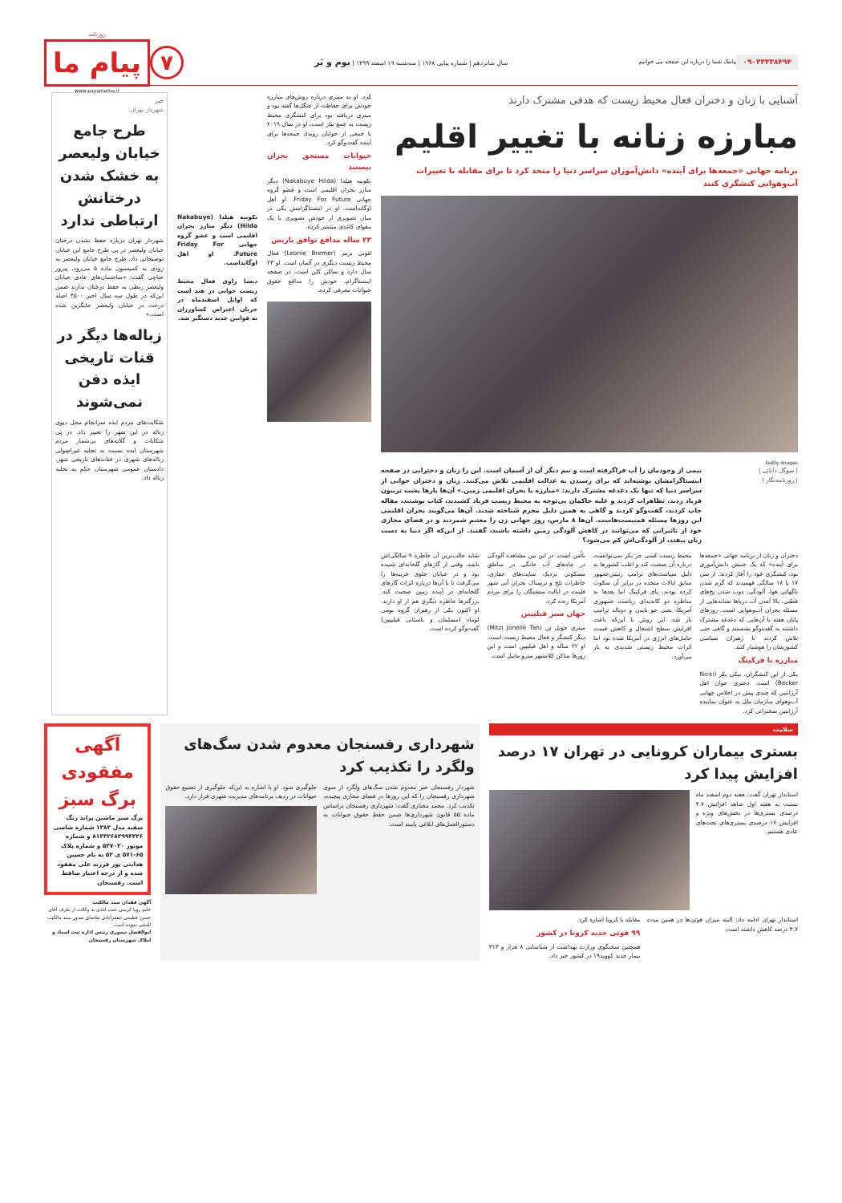۰۹۰۳۳۳۳۸۴۹۴
پیامک شما را درباره این صفحه می خوانیم
سال شانزدهم | شماره پیاپی ۱۹۶۸ | سه‌شنبه ۱۹ اسفند ۱۳۹۹ | بوم و بَر
۷
روزنامه
پیام ما
www.payamema.ir
آشنایی با زنان و دختران فعال محیط زیست که هدفی مشترک دارند
مبارزه زنانه با تغییر اقلیم
برنامه جهانی «جمعه‌ها برای آینده» دانش‌آموزان سراسر دنیا را متحد کرد تا برای مقابله با تغییرات آب‌وهوایی کنشگری کنند
Getty images
| سوگل دانائی |
| روزنامه‌نگار |
نیمی از وجودمان را آب فراگرفته است و نیم دیگر آن از آسمان است. این را زنان و دخترانی در صفحه اینستاگرامشان نوشته‌اند که برای رسیدن به عدالت اقلیمی تلاش می‌کنند. زنان و دختران جوانی از سراسر دنیا که تنها یک دغدغه مشترک دارند: «مبارزه با بحران اقلیمی زمین.» آن‌ها بارها پشت تریبون فریاد زدند، تظاهرات کردند و علیه حاکمان بی‌توجه به محیط زیست فریاد کشیدند، کتاب نوشتند، مقاله چاپ کردند، گفت‌وگو کردند و گاهی به همین دلیل مجرم شناخته شدند. آن‌ها می‌گویند بحران اقلیمی این روزها مسئله فمنیست‌هاست. آن‌ها ۸ مارس، روز جهانی زن را مغتنم شمردند و در فضای مجازی خود از تاثیراتی که می‌توانند در کاهش آلودگی زمین داشته باشند، گفتند. از این‌که اگر دنیا به دست زنان بیفتد، از آلودگی‌اش کم می‌شود؟
دختران و زنان از برنامه جهانی «جمعه‌ها برای آینده» که یک جنبش دانش‌آموزی بود، کنشگری خود را آغاز کردند. از سن ۱۷ یا ۱۸ سالگی فهمیدند که گرم شدن ناگهانی هوا، آلودگی، ذوب شدن یخ‌های قطبی، بالا آمدن آب دریاها نشانه‌هایی از مسئله بحران آب‌وهوایی است. روزهای پایان هفته با آن‌هایی که دغدغه مشترک داشتند به گفت‌وگو نشستند و گاهی حتی تلاش کردند تا رهبران سیاسی کشورشان را هوشیار کنند.
مبارزه با فرکینگ
یکی از این کنشگران، نیکی بکر (Nicki Becker) است. دختری جوان اهل آرژانتین که چندی پیش در اجلاس جهانی آب‌وهوای سازمان ملل به عنوان نماینده آرژانتین سخنرانی کرد.
محیط زیست کسی جز بکر نمی‌توانست درباره آن صحبت کند و اغلب کشورها به دلیل سیاست‌های ترامپ رئیس‌جمهور سابق ایالات متحده در برابر آن سکوت کرده بودند. پای فرکینگ اما بعدها به مناظره دو کاندیدای ریاست جمهوری آمریکا، یعنی جو بایدن و دونالد ترامپ باز شد. این روش با این‌که باعث افزایش سطح اشتغال و کاهش قیمت حامل‌های انرژی در آمریکا شده بود اما اثرات محیط زیستی شدیدی به بار می‌آورد.
نااُمن است. در این بین مشاهده آلودگی در چاه‌های آب خانگی در مناطق مسکونی نزدیک سایت‌های حفاری، خاطرات تلخ و ترسناک بحران آبی شهر فلینت در ایالت میشیگان را برای مردم آمریکا زنده کرد.
جهان سبز فیلیپین
میتزی جونل تن (Mitzi Jonelle Tan) دیگر کنشگر و فعال محیط زیست است. او ۲۲ ساله و اهل فیلیپین است و این روزها ساکن کلانشهر مترو مانیل است.
شاید جالب‌ترین آن خاطره ۹ سالگی‌اش باشد، وقتی از گازهای گلخانه‌ای شنیده بود و در خیابان جلوی غریبه‌ها را می‌گرفت تا با آن‌ها درباره اثرات گازهای گلخانه‌ای در آینده زمین صحبت کند. بزرگترها خاطره دیگری هم از او دارند. او اکنون یکی از رهبران گروه بومی لوماد (مسلمان و باستانی فیلیپین) گفت‌وگو کرده است.
کرد. او به میتزی درباره روش‌های مبارزه خودش برای حفاظت از جنگل‌ها گفته بود و میتزی دریافته بود برای کنشگری محیط زیست به جمع نیاز است. او در سال ۲۰۱۹ با جمعی از جوانان رویداد جمعه‌ها برای آینده گفت‌وگو کرد.
حیوانات مستحق بحران نیستند
نکوبیه هیلدا (Nakabuye Hilda) دیگر مبارز بحران اقلیمی است و عضو گروه جهانی Friday For Future. او اهل اوگانداست. او در اینستاگرامش یکی در میان تصویری از خودش تصویری با یک مقوای کاغذی منتشر کرده.
۲۳ ساله مدافع توافق پاریس
لئونی برمر (Leonie Bremer) فعال محیط زیست دیگری در آلمان است. او ۲۳ سال دارد و ساکن کلن است. در صفحه اینستاگرام، خودش را مدافع حقوق حیوانات معرفی کرده.
نکوبیه هیلدا (Nakabuye Hilda) دیگر مبارز بحران اقلیمی است و عضو گروه جهانی Friday For Future. او اهل اوگانداست.
دیشا راوی فعال محیط زیست جوانی در هند است که اوایل اسفندماه در جریان اعتراض کشاورزان به قوانین جدید دستگیر شد.
خبر
شهردار تهران:
طرح جامع خیابان ولیعصر به خشک شدن درختانش ارتباطی ندارد
شهردار تهران درباره حفظ نشدن درختان خیابان ولیعصر در پی طرح جامع این خیابان توضیحاتی داد. طرح جامع خیابان ولیعصر به زودی به کمیسیون ماده ۵ می‌رود. پیروز حناچی گفت: «ساختمان‌های عادی خیابان ولیعصر ربطی به حفظ درختان ندارند ضمن این‌که در طول سه سال اخیر ۴۵۰۰ اصله درخت در خیابان ولیعصر جایگزین شده است.»
زباله‌ها دیگر در قنات تاریخی ایذه دفن نمی‌شوند
شکایت‌های مردم ایذه سرانجام محل دپوی زباله در این شهر را تغییر داد. در پی شکایات و گلایه‌های بی‌شمار مردم شهرستان ایذه نسبت به تخلیه غیراصولی زباله‌های شهری در قنات‌های تاریخی شهر، دادستان عمومی شهرستان حکم به تخلیه زباله داد.
سلامت
بستری بیماران کرونایی در تهران ۱۷ درصد افزایش پیدا کرد
استاندار تهران گفت: هفته دوم اسفند ماه نسبت به هفته اول شاهد افزایش ۴.۷ درصدی بستری‌ها در بخش‌های ویژه و افزایش ۱۷ درصدی بستری‌های تخت‌های عادی هستیم.
استاندار تهران ادامه داد: البته میزان فوتی‌ها در همین مدت ۳.۷ درصد کاهش داشته است.
مقابله با کرونا اشاره کرد.
۹۹ فوتی جدید کرونا در کشور
همچنین سخنگوی وزارت بهداشت از شناسایی ۸ هزار و ۳۱۳ بیمار جدید کووید۱۹ در کشور خبر داد.
شهرداری رفسنجان معدوم شدن سگ‌های ولگرد را تکذیب کرد
شهردار رفسنجان خبر معدوم شدن سگ‌های ولگرد از سوی شهرداری رفسنجان را که این روزها در فضای مجازی پیچیده، تکذیب کرد. محمد مختاری گفت: شهرداری رفسنجان براساس ماده ۵۵ قانون شهرداری‌ها ضمن حفظ حقوق حیوانات به دستورالعمل‌های ابلاغی پایبند است.
جلوگیری شود. او با اشاره به این‌که جلوگیری از تضییع حقوق حیوانات در ردیف برنامه‌های مدیریت شهری قرار دارد.
آگهی مفقودی برگ سبز
برگ سبز ماشین پراید رنگ سفید مدل ۱۳۸۲ شماره شاسی ۸۱۴۴۲۶۸۲۹۹۴۴۲۶ و شماره موتور ۵۳۷۰۲۰ و شماره پلاک ۶۵-۵۷۱ ی ۵۲ به نام حسین هدایتی پور فرزند علی مفقود شده و از درجه اعتبار ساقط است. رفسنجان
آگهی فقدان سند مالکیت
خانم رویا کریمی جنت آبادی به وکالت از طرف آقای حسن عظیمی جعفرآبادی تقاضای صدور سند مالکیت المثنی نموده است.
ابوالفضل تیموری رئیس اداره ثبت اسناد و املاک شهرستان رفسنجان